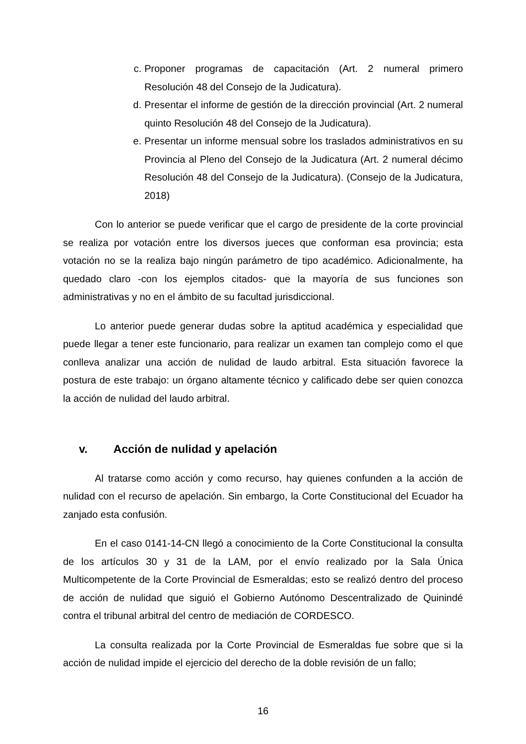c. Proponer programas de capacitación (Art. 2 numeral primero Resolución 48 del Consejo de la Judicatura).
d. Presentar el informe de gestión de la dirección provincial (Art. 2 numeral quinto Resolución 48 del Consejo de la Judicatura).
e. Presentar un informe mensual sobre los traslados administrativos en su Provincia al Pleno del Consejo de la Judicatura (Art. 2 numeral décimo Resolución 48 del Consejo de la Judicatura). (Consejo de la Judicatura, 2018)
Con lo anterior se puede verificar que el cargo de presidente de la corte provincial se realiza por votación entre los diversos jueces que conforman esa provincia; esta votación no se la realiza bajo ningún parámetro de tipo académico. Adicionalmente, ha quedado claro -con los ejemplos citados- que la mayoría de sus funciones son administrativas y no en el ámbito de su facultad jurisdiccional.
Lo anterior puede generar dudas sobre la aptitud académica y especialidad que puede llegar a tener este funcionario, para realizar un examen tan complejo como el que conlleva analizar una acción de nulidad de laudo arbitral. Esta situación favorece la postura de este trabajo: un órgano altamente técnico y calificado debe ser quien conozca la acción de nulidad del laudo arbitral.
v. Acción de nulidad y apelación
Al tratarse como acción y como recurso, hay quienes confunden a la acción de nulidad con el recurso de apelación. Sin embargo, la Corte Constitucional del Ecuador ha zanjado esta confusión.
En el caso 0141-14-CN llegó a conocimiento de la Corte Constitucional la consulta de los artículos 30 y 31 de la LAM, por el envío realizado por la Sala Única Multicompetente de la Corte Provincial de Esmeraldas; esto se realizó dentro del proceso de acción de nulidad que siguió el Gobierno Autónomo Descentralizado de Quinindé contra el tribunal arbitral del centro de mediación de CORDESCO.
La consulta realizada por la Corte Provincial de Esmeraldas fue sobre que si la acción de nulidad impide el ejercicio del derecho de la doble revisión de un fallo;
16